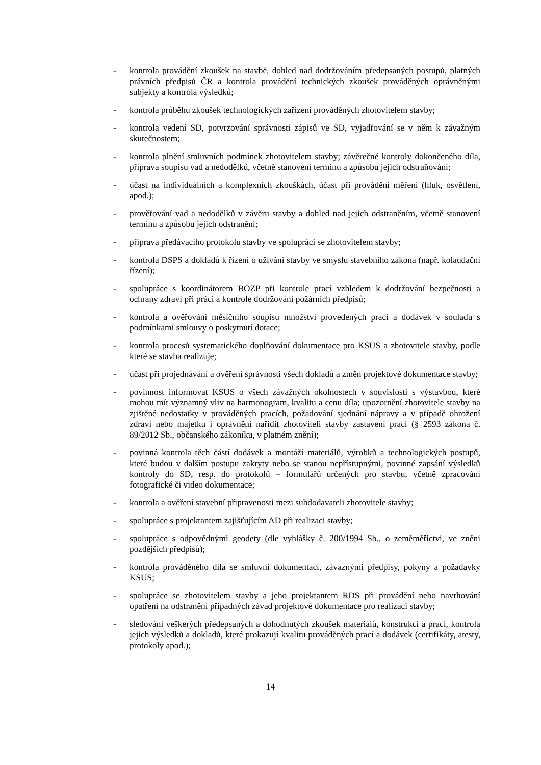- kontrola provádění zkoušek na stavbě, dohled nad dodržováním předepsaných postupů, platných právních předpisů ČR a kontrola provádění technických zkoušek prováděných oprávněnými subjekty a kontrola výsledků;
- kontrola průběhu zkoušek technologických zařízení prováděných zhotovitelem stavby;
- kontrola vedení SD, potvrzování správnosti zápisů ve SD, vyjadřování se v něm k závažným skutečnostem;
- kontrola plnění smluvních podmínek zhotovitelem stavby; závěrečné kontroly dokončeného díla, příprava soupisu vad a nedodělků, včetně stanovení termínu a způsobu jejich odstraňování;
- účast na individuálních a komplexních zkouškách, účast při provádění měření (hluk, osvětlení, apod.);
- prověřování vad a nedodělků v závěru stavby a dohled nad jejich odstraněním, včetně stanovení termínu a způsobu jejich odstranění;
- příprava předávacího protokolu stavby ve spolupráci se zhotovitelem stavby;
- kontrola DSPS a dokladů k řízení o užívání stavby ve smyslu stavebního zákona (např. kolaudační řízení);
- spolupráce s koordinátorem BOZP při kontrole prací vzhledem k dodržování bezpečnosti a ochrany zdraví při práci a kontrole dodržování požárních předpisů;
- kontrola a ověřování měsíčního soupisu množství provedených prací a dodávek v souladu s podmínkami smlouvy o poskytnutí dotace;
- kontrola procesů systematického doplňování dokumentace pro KSUS a zhotovitele stavby, podle které se stavba realizuje;
- účast při projednávání a ověření správnosti všech dokladů a změn projektové dokumentace stavby;
- povinnost informovat KSUS o všech závažných okolnostech v souvislosti s výstavbou, které mohou mít významný vliv na harmonogram, kvalitu a cenu díla; upozornění zhotovitele stavby na zjištěné nedostatky v prováděných pracích, požadování sjednání nápravy a v případě ohrožení zdraví nebo majetku i oprávnění nařídit zhotoviteli stavby zastavení prací (§ 2593 zákona č. 89/2012 Sb., občanského zákoníku, v platném znění);
- povinná kontrola těch částí dodávek a montáží materiálů, výrobků a technologických postupů, které budou v dalším postupu zakryty nebo se stanou nepřístupnými, povinné zapsání výsledků kontroly do SD, resp. do protokolů – formulářů určených pro stavbu, včetně zpracování fotografické či video dokumentace;
- kontrola a ověření stavební připravenosti mezi subdodavateli zhotovitele stavby;
- spolupráce s projektantem zajišťujícím AD při realizaci stavby;
- spolupráce s odpovědnými geodety (dle vyhlášky č. 200/1994 Sb., o zeměměřictví, ve znění pozdějších předpisů);
- kontrola prováděného díla se smluvní dokumentací, závaznými předpisy, pokyny a požadavky KSUS;
- spolupráce se zhotovitelem stavby a jeho projektantem RDS při provádění nebo navrhování opatření na odstranění případných závad projektové dokumentace pro realizaci stavby;
- sledování veškerých předepsaných a dohodnutých zkoušek materiálů, konstrukcí a prací, kontrola jejich výsledků a dokladů, které prokazují kvalitu prováděných prací a dodávek (certifikáty, atesty, protokoly apod.);
14